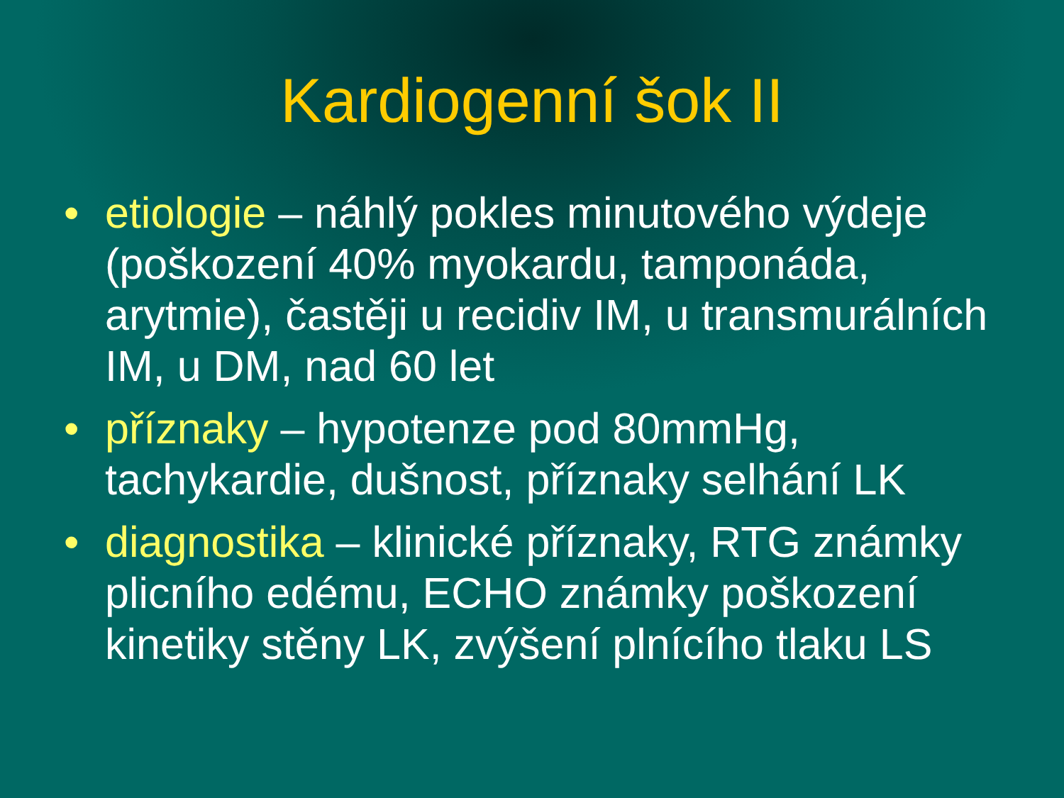Kardiogenní šok II
• etiologie – náhlý pokles minutového výdeje (poškození 40% myokardu, tamponáda, arytmie), častěji u recidiv IM, u transmurálních IM, u DM, nad 60 let
• příznaky – hypotenze pod 80mmHg, tachykardie, dušnost, příznaky selhání LK
• diagnostika – klinické příznaky, RTG známky plicního edému, ECHO známky poškození kinetiky stěny LK, zvýšení plnícího tlaku LS